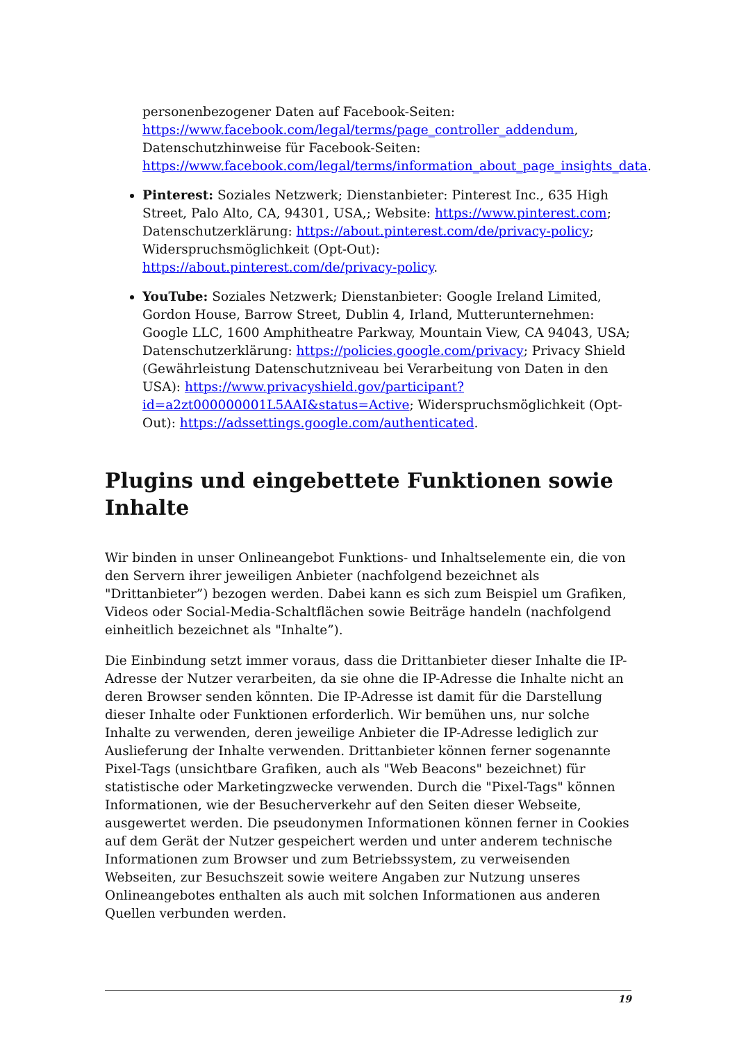personenbezogener Daten auf Facebook-Seiten: https://www.facebook.com/legal/terms/page_controller_addendum, Datenschutzhinweise für Facebook-Seiten: https://www.facebook.com/legal/terms/information_about_page_insights_data.
Pinterest: Soziales Netzwerk; Dienstanbieter: Pinterest Inc., 635 High Street, Palo Alto, CA, 94301, USA,; Website: https://www.pinterest.com; Datenschutzerklärung: https://about.pinterest.com/de/privacy-policy; Widerspruchsmöglichkeit (Opt-Out): https://about.pinterest.com/de/privacy-policy.
YouTube: Soziales Netzwerk; Dienstanbieter: Google Ireland Limited, Gordon House, Barrow Street, Dublin 4, Irland, Mutterunternehmen: Google LLC, 1600 Amphitheatre Parkway, Mountain View, CA 94043, USA; Datenschutzerklärung: https://policies.google.com/privacy; Privacy Shield (Gewährleistung Datenschutzniveau bei Verarbeitung von Daten in den USA): https://www.privacyshield.gov/participant?id=a2zt000000001L5AAI&status=Active; Widerspruchsmöglichkeit (Opt-Out): https://adssettings.google.com/authenticated.
Plugins und eingebettete Funktionen sowie Inhalte
Wir binden in unser Onlineangebot Funktions- und Inhaltselemente ein, die von den Servern ihrer jeweiligen Anbieter (nachfolgend bezeichnet als "Drittanbieter”) bezogen werden. Dabei kann es sich zum Beispiel um Grafiken, Videos oder Social-Media-Schaltflächen sowie Beiträge handeln (nachfolgend einheitlich bezeichnet als "Inhalte”).
Die Einbindung setzt immer voraus, dass die Drittanbieter dieser Inhalte die IP-Adresse der Nutzer verarbeiten, da sie ohne die IP-Adresse die Inhalte nicht an deren Browser senden könnten. Die IP-Adresse ist damit für die Darstellung dieser Inhalte oder Funktionen erforderlich. Wir bemühen uns, nur solche Inhalte zu verwenden, deren jeweilige Anbieter die IP-Adresse lediglich zur Auslieferung der Inhalte verwenden. Drittanbieter können ferner sogenannte Pixel-Tags (unsichtbare Grafiken, auch als "Web Beacons" bezeichnet) für statistische oder Marketingzwecke verwenden. Durch die "Pixel-Tags" können Informationen, wie der Besucherverkehr auf den Seiten dieser Webseite, ausgewertet werden. Die pseudonymen Informationen können ferner in Cookies auf dem Gerät der Nutzer gespeichert werden und unter anderem technische Informationen zum Browser und zum Betriebssystem, zu verweisenden Webseiten, zur Besuchszeit sowie weitere Angaben zur Nutzung unseres Onlineangebotes enthalten als auch mit solchen Informationen aus anderen Quellen verbunden werden.
19